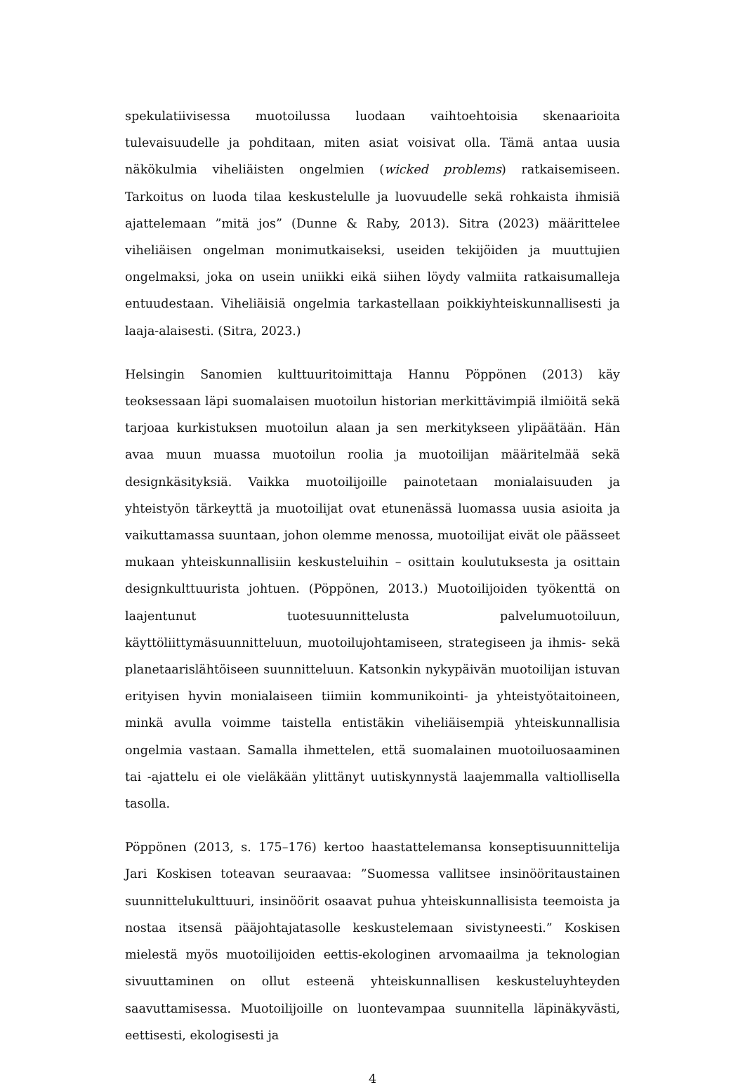spekulatiivisessa muotoilussa luodaan vaihtoehtoisia skenaarioita tulevaisuudelle ja pohditaan, miten asiat voisivat olla. Tämä antaa uusia näkökulmia viheliäisten ongelmien (wicked problems) ratkaisemiseen. Tarkoitus on luoda tilaa keskustelulle ja luovuudelle sekä rohkaista ihmisiä ajattelemaan ”mitä jos” (Dunne & Raby, 2013). Sitra (2023) määrittelee viheliäisen ongelman monimutkaiseksi, useiden tekijöiden ja muuttujien ongelmaksi, joka on usein uniikki eikä siihen löydy valmiita ratkaisumalleja entuudestaan. Viheliäisiä ongelmia tarkastellaan poikkiyhteiskunnallisesti ja laaja-alaisesti. (Sitra, 2023.)
Helsingin Sanomien kulttuuritoimittaja Hannu Pöppönen (2013) käy teoksessaan läpi suomalaisen muotoilun historian merkittävimpiä ilmiöitä sekä tarjoaa kurkistuksen muotoilun alaan ja sen merkitykseen ylipäätään. Hän avaa muun muassa muotoilun roolia ja muotoilijan määritelmää sekä designkäsityksiä. Vaikka muotoilijoille painotetaan monialaisuuden ja yhteistyön tärkeyttä ja muotoilijat ovat etunenässä luomassa uusia asioita ja vaikuttamassa suuntaan, johon olemme menossa, muotoilijat eivät ole päässeet mukaan yhteiskunnallisiin keskusteluihin – osittain koulutuksesta ja osittain designkulttuurista johtuen. (Pöppönen, 2013.) Muotoilijoiden työkenttä on laajentunut tuotesuunnittelusta palvelumuotoiluun, käyttöliittymäsuunnitteluun, muotoilujohtamiseen, strategiseen ja ihmis- sekä planetaarislähtöiseen suunnitteluun. Katsonkin nykypäivän muotoilijan istuvan erityisen hyvin monialaiseen tiimiin kommunikointi- ja yhteistyötaitoineen, minkä avulla voimme taistella entistäkin viheliäisempiä yhteiskunnallisia ongelmia vastaan. Samalla ihmettelen, että suomalainen muotoiluosaaminen tai -ajattelu ei ole vieläkään ylittänyt uutiskynnystä laajemmalla valtiollisella tasolla.
Pöppönen (2013, s. 175–176) kertoo haastattelemansa konseptisuunnittelija Jari Koskisen toteavan seuraavaa: ”Suomessa vallitsee insinööritaustainen suunnittelukulttuuri, insinöörit osaavat puhua yhteiskunnallisista teemoista ja nostaa itsensä pääjohtajatasolle keskustelemaan sivistyneesti.” Koskisen mielestä myös muotoilijoiden eettis-ekologinen arvomaailma ja teknologian sivuuttaminen on ollut esteenä yhteiskunnallisen keskusteluyhteyden saavuttamisessa. Muotoilijoille on luontevampaa suunnitella läpinäkyvästi, eettisesti, ekologisesti ja
4